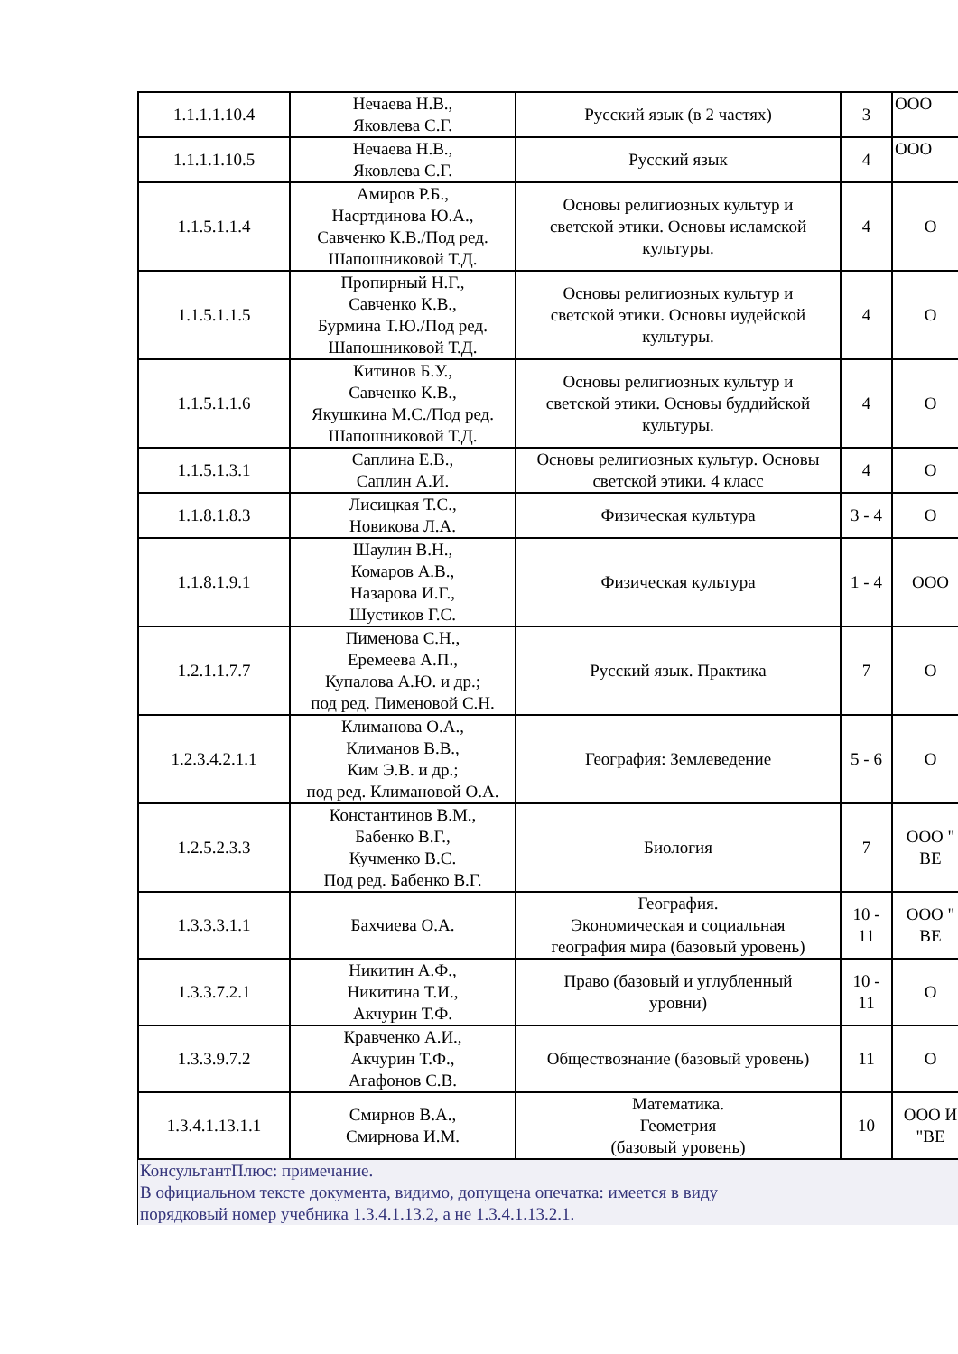| 1.1.1.1.10.4 | Нечаева Н.В., Яковлева С.Г. | Русский язык (в 2 частях) | 3 | ООО |
| 1.1.1.1.10.5 | Нечаева Н.В., Яковлева С.Г. | Русский язык | 4 | ООО |
| 1.1.5.1.1.4 | Амиров Р.Б., Насртдинова Ю.А., Савченко К.В./Под ред. Шапошниковой Т.Д. | Основы религиозных культур и светской этики. Основы исламской культуры. | 4 | О |
| 1.1.5.1.1.5 | Пропирный Н.Г., Савченко К.В., Бурмина Т.Ю./Под ред. Шапошниковой Т.Д. | Основы религиозных культур и светской этики. Основы иудейской культуры. | 4 | О |
| 1.1.5.1.1.6 | Китинов Б.У., Савченко К.В., Якушкина М.С./Под ред. Шапошниковой Т.Д. | Основы религиозных культур и светской этики. Основы буддийской культуры. | 4 | О |
| 1.1.5.1.3.1 | Саплина Е.В., Саплин А.И. | Основы религиозных культур. Основы светской этики. 4 класс | 4 | О |
| 1.1.8.1.8.3 | Лисицкая Т.С., Новикова Л.А. | Физическая культура | 3 - 4 | О |
| 1.1.8.1.9.1 | Шаулин В.Н., Комаров А.В., Назарова И.Г., Шустиков Г.С. | Физическая культура | 1 - 4 | ООО |
| 1.2.1.1.7.7 | Пименова С.Н., Еремеева А.П., Купалова А.Ю. и др.; под ред. Пименовой С.Н. | Русский язык. Практика | 7 | О |
| 1.2.3.4.2.1.1 | Климанова О.А., Климанов В.В., Ким Э.В. и др.; под ред. Климановой О.А. | География: Землеведение | 5 - 6 | О |
| 1.2.5.2.3.3 | Константинов В.М., Бабенко В.Г., Кучменко В.С. Под ред. Бабенко В.Г. | Биология | 7 | ООО " ВЕ |
| 1.3.3.3.1.1 | Бахчиева О.А. | География. Экономическая и социальная география мира (базовый уровень) | 10 - 11 | ООО " ВЕ |
| 1.3.3.7.2.1 | Никитин А.Ф., Никитина Т.И., Акчурин Т.Ф. | Право (базовый и углубленный уровни) | 10 - 11 | О |
| 1.3.3.9.7.2 | Кравченко А.И., Акчурин Т.Ф., Агафонов С.В. | Обществознание (базовый уровень) | 11 | О |
| 1.3.4.1.13.1.1 | Смирнов В.А., Смирнова И.М. | Математика. Геометрия (базовый уровень) | 10 | ООО И "ВЕ |
КонсультантПлюс: примечание.
В официальном тексте документа, видимо, допущена опечатка: имеется в виду
порядковый номер учебника 1.3.4.1.13.2, а не 1.3.4.1.13.2.1.